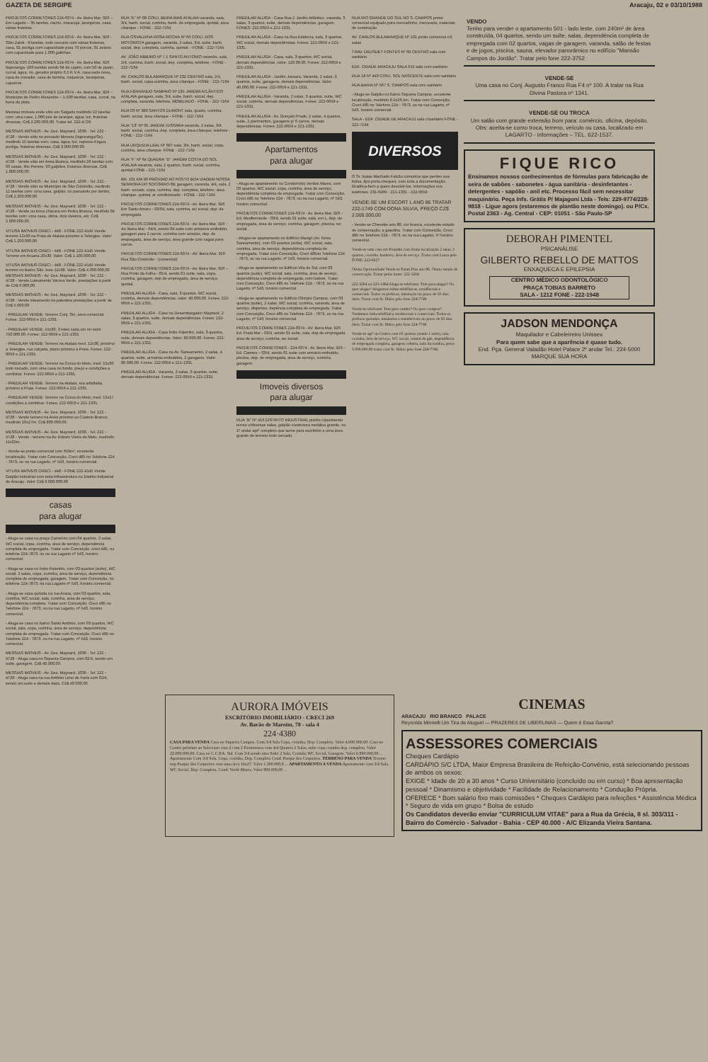GAZETA DE SERGIPE Aracaju, 02 e 03/10/1988
PROJETOS CORRETORES 224-6374 - Av. Beira Mar, 926 – Em Lagarto – 35 tarefas, riacho, maracujá, laranjeiras, casa, várias fruteiras.
PROJETOS CORRETORES 224-6374 - Av. Beira Mar, 926 -Sítio Zalok - 8 tarefas, todo cercado com várias fruteiras, casa, 01 pocilga com capacidade para 70 porcos, 01 aviário com capacidade para 1.000 galinhas.
PROJETOS CORRETORES 224-6374 - Av. Beira Mar, 926 Itaporanga -106 tarefas sendo 04 de capim, com 50 de pasto, curral, água, rio, gerador próprio 6,5 K.V.A. casa sede nova, casa de morador, casa de farinha, coqueiros, laranjeiras, cajueiros.
PROJETOS CORRETORES 224-6374 - Av. Beira Mar, 926 – Município de Pedro Alexandre – 1.500 tarefas, casa, curral, na beira da pista.
Messias imóveis ende sítio em Salgado medindo 22 tarefas com: uma casa, 1.000 pés de laranjas, água, luz, fruteiras diversas, Cz$ 2.200.000,00. Tratar tel. 222-4728.
MESSIAS IMÓVEIS - Av. Des. Maynard, 1036 - Tel: 222 - 4728 - Vende sítio no povoado Morena (Itaporanga/Se), medindo 15 tarefas com: casa, água, luz, represa d'água, pocilga, fruteiras diversas, Cz$ 3.000.000,00.
MESSIAS IMÓVEIS - Av. Des. Maynard, 1036 - Tel: 222 - 4728 - Vende sítio em Areia Branca, medindo 26 tarefas com: 03 casas, Rio Perene, 03 galpões, fruteiras diversas, Cz$ 1.800.000,00.
MESSIAS IMÓVEIS - Av. Des. Maynard, 1036 - Tel: 222 - 4728 - Vende sítio no Município de São Cristóvão, medindo 12 tarefas com: uma casa, galpão, rio passando por dentro, Cz$ 2.200.000,00.
MESSIAS IMÓVEIS - Av. Des. Maynard, 1036 - Tel: 222 - 4728 - Vende ou troca chácara em Pedra Branca, medindo 04 tarefas com: uma casa, olima, dois viveiros, etc. Cz$ 2.000.000,00.
VITUSA IMOVEIS CRECI - 448 - FONE 222-4145 Vende terreno 12x30 na Praia de Atalaia próximo a Telergipe. Valor: Cz$ 1.200.000,00
VITUSA IMOVEIS CRECI - 448 - FONE 222-4145 Vende Terreno em Aruana 20x30. Valor: Cz$ 1.100.000,00
VITUSA IMOVEIS CRECI - 448 - FONE 222-4145 Vende terreno no Bairro São José 12x38. Valor: Cz$ 4.000.000,00 MESSIAS IMÓVEIS - Av. Des. Maynard, 1036 - Tel: 222 - 4728 - Vende Loteamento Varzea Verde, prestações à partir de Cz$ 6.000,00.
MESSIAS IMÓVEIS - Av. Des. Maynard, 1036 - Tel: 222 - 4728 - Vende loteamento na palestina prestações a partir de Cz$ 5.000,00
- PREDILAR VENDE: Terreno Conj. Siri, area comercial. Fones: 222-0659 e 221-1331.
- PREDILAR VENDE: 15x30, 3 lotes cada um no valor 750.000,00. Fones: 222-0659 e 221-1331.
- PREDILAR VENDE: Terreno na Atalaia med. 12x30, próximo a Telergipe, rua calçada, plano próximo à Praia. Fones: 222-0659 e 221-1331.
- PREDILAR VENDE: Terreno na Coroa do Meio, med. 15x30 todo murado, com uma casa no fundo, preço e condições a combinar. Fones: 222-0659 e 221-1331.
- PREDILAR VENDE: Terreno na Atalaia, rua asfaltada, próximo à Praia. Fones: 222-0659 e 221-1331.
- PREDILAR VENDE: Terreno na Coroa do Meio, med. 15x27 condições à combinar. Fones: 222-0659 e 221-1331.
MESSIAS IMÓVEIS - Av. Des. Maynard, 1036 - Tel: 222 - 4728 - Vende terreno na Areis próximo ao Castelo Branco, medindo 10x27m. Cz$ 800.000,00.
MESSIAS IMÓVEIS - Av. Des. Maynard, 1036 - Tel: 222 - 4728 - Vende - terreno na Av. Edezio Vieira de Melo, medindo 11x32m.
- Vende-se ponto comercial com 659m², excelente localização. Tratar com Conceição, Creci 485 no Telefone 224 - 7873, ou na rua Lagarto, nº 543, horário comercial.
VITUSA IMOVEIS CRECI - 448 - FONE 222-4145 Vende Galpão industrial com toda infraestrutura no Distrito Industrial de Aracaju. Valor Cz$ 6.000.000,00
casas
para alugar
- Aluga-se casa na praça Camerino com 04 quartos, 2 salas, WC social, copa, cozinha, área de serviço, dependência completa de empregada. Tratar com Conceição, creci 485, no telefone 224-7873, ou na rua Lagarto nº 543, horário comercial.
- Aluga-se casa no Índio Palentim, com 03 quartos (suíte), WC social, 2 salas, copa, cozinha, área de serviço, dependência completa de empregada, garagem. Tratar com Conceição, no telefone 224-7873, na rua Lagarto nº 543, horário comercial.
- Aluga-se casa quitada na rua Arauá, com 03 quartos, sala, cozinha, WC social, sala, cozinha, área de serviço, dependência completa. Tratar com Conceição, Creci 485 no Telefone 224 - 7873, ou na rua Lagarto, nº 543, horário comercial.
- Aluga-se casa no bairro Santo Antônio, com 03 quartos, WC social, sala, copa, cozinha, área de serviço, dependência completa de empregada. Tratar com Conceição, Creci 485 no Telefone 224 - 7873, ou na rua Lagarto, nº 543, horário comercial.
MESSIAS IMÓVEIS - Av. Des. Maynard, 1036 - Tel: 222 - 4728 - Aluga casa no Siqueira Campos, com 02/4, sendo um suíte, garagem, Cz$ 40.000,00.
MESSIAS IMÓVEIS - Av. Des. Maynard, 1036 - Tel: 222 - 4728 - Aluga casa na rua Antônio Limo de Faria com 02/4, sendo um suíte e demais deps. Cz$ 40.000,00.
RUA "E" Nº 08 CONJ. BEIRA MAR ATALAIA varanda, sala, 3/4, banh. social, cozinha, banh. de empregada, quintal, área c/tanque - FONE - 222-7164
RUA OSVALDINA ROSA ROCHA Nº 66 CONJ. DOS MOTORISTA garagem, varanda, 2 salas, 3/4, suíte, banh. social, dep. completa, cozinha, quintal. - FONE - 222-7164
AV. JOÃO RIBEIRO Nº 7.1 SANTO ANTONIO varanda, sala, 2/4, cozinha, banh. social, dep. completa, telefone - FONE - 222-7164
AV. CARLOS BULAMARQUE Nº 232 CENTRO sala, 2/4, banh. social, copa-cozinha, área c/tanque - FONE - 222-7164
RUA FERNANDO SAMPAIO Nº 135 JARDIM ATLÂNTICO ATALAIA garagem, sala, 3/4, suíte, banh. social, dep. completa, varanda, telefone, MOBILIADO - FONE - 222-7164
RUA 03 Nº 389 SANTOS DUMONT sala, quarto, cozinha, banh. social, área c/tanque - FONE - 222-7164
RUA "13" Nº 05 JARDIM JUSSARA varanda, 2 salas, 3/4, banh. social, cozinha, dep. completa, área c/tanque, telefone - FONE - 222-7164
RUA URQUIZIA LEAL Nº 607 sala, 3/4, banh. social, copa, cozinha, área c/tanque. FONE - 222-7164
RUA "F" Nº 64 QUADRA "D" JARDIM COSTA DO SOL ATALAIA varanda, sala, 2 quartos, banh. social, cozinha, quintal FONE - 222-7164
BR. 101 KM 90 PRÓXIMO AO POSTO BOA VIAGEM NOSSA SENHORA DO SOCORRO-SE garagem, varanda, 4/4, sala, 2 banh. sociais, copa, cozinha, dep. completa, telefone, área c/tanque, quintal, ar condicionado - FONE - 222-7164
PROJETOS CORRETORES 224-6374 - Av. Beira Mar, 926 Em Santo Amaro - 03/04, sala, cozinha, wc social, dep. de empregada.
PROJETOS CORRETORES 224-6374 - Av. Beira Mar, 926 -Av. Beira Mar - 04/4, sendo 04 suíte com armários embutido, garagem para 2 carros, cozinha com armário, dep. de empregada, área de serviço, área grande com vagas para carros.
PROJETOS CORRETORES 224-6374 - AV. Beira Mar, 926 Rua São Cristóvão - (comercial)
PROJETOS CORRETORES 224-6374 - Av. Beira Mar, 926 – Rua Porto da Folha - 05/4, sendo 01 suíte, sala, copa, cozinha, garagem, dep de empregada, área de serviço, quintal.
PREDILAR ALUGA - Casa, sala, 3 quartos, WC social, cozinha, demais dependências, valor: 40.000,00. Fones: 222-0659 e 221-1331.
PREDILAR ALUGA - Casa na Desembargador Maynard, 2 salas, 3 quartos, suíte, demais dependências. Fones: 222-0659 e 221-1331.
PREDILAR ALUGA - Casa Índio Palentim, sala, 3 quartos, suíte, demais dependências. Valor: 80.000,00. Fones: 222-0659 e 221-1331.
PREDILAR ALUGA - Casa na Av. Saneamento, 2 salas, 4 quartos, suíte, armários embutidos, 2 garagens. Valor: 80.000,00. Fones: 222-0659 e 221-1331.
PREDILAR ALUGA - Varanda, 2 salas, 3 quartos, suíte, demais dependências. Fones: 222-0659 e 221-1331.
PREDILAR ALUGA - Casa Rua Z Jardim Atlântico, varanda, 3 salas, 3 quartos, suíte, demais dependências, garagem. FONES: 222-0659 e 221-1331.
PREDILAR ALUGA - Casa na Rua Estância, sala, 3 quartos, WC social, demais dependências. Fones: 222-0659 e 221-1331.
PREDILAR ALUGA - Casa, sala, 3 quartos, WC social, demais dependências, valor: 120.00,00. Fones: 222-0659 e 221-1331.
PREDILAR ALUGA - Jardim Jussara, Varanda, 2 salas, 3 quartos, suíte, garagens, demais dependências. Valor: 40.000,00. Fones: 222-0659 e 221-1331.
PREDILAR ALUGA - Varanda, 2 salas, 3 quartos, suíte, WC social, cozinha, demais dependências. Fones: 222-0659 e 221-1331.
PREDILAR ALUGA - Av. Gonçalo Prado, 2 salas, 4 quartos, suíte, 2 pavimentos, garagens p/ 6 carros, demais dependências. Fones: 222-0659 e 221-1331.
Apartamentos
para alugar
- Aluga-se apartamento no Condomínio Verdes Mares, com 03 quartos, WC social, copa, cozinha, área de serviço, dependência completa de empregada. Tratar com Conceição, Creci 485 no Telefone 224 - 7873, ou na rua Lagarto, nº 543, horário comercial.
PROJETOS CORRETORES 224-6374 - Av. Beira Mar, 926 -Ed. Mediterrande - 03/4, sendo 01 suíte, sala, em L, dep. de empregada, área de serviço, cozinha, garagem, piscina, wc social.
- Alugas-se apartamento no Edifício Marajó (Av. Nova Saneamento), com 03 quartos (suíte), WC social, sala, cozinha, área de serviço, dependência completa de empregada. Tratar com Conceição, Creci 485no Telefone 224 - 7873, ou na rua Lagarto, nº 543, horário comercial.
- Aluga-se apartamento no Edifício Vila do Sol, com 03 quartos (suíte), WC social, sala, cozinha, área de serviço, dependência completa de empregada, com lustres. Tratar com Conceição, Creci 485 no Telefone 224 - 7873, ou na rua Lagarto, nº 543, horário comercial.
- Aluga-se apartamento no Edifício Olímpio Campos, com 03 quartos (suíte), 2 salas, WC social, cozinha, varanda, área de serviço, dispensa, depência completa de empregada. Tratar com Conceição, Creci 485 no Telefone 224 - 7873, ou na rua Lagarto, nº 543, horário comercial.
PROJETOS CORRETORES 224-6374 - AV. Beira Mar, 926 Ed. Praia Mar - 03/4, sendo 01 suíte, sala, dep de empregada, área de serviço, cozinha, wc social.
PROJETOS CORRETORES - 224-6374 - Av. Beira Mar, 926 – Ed. Cannes – 03/4, sendo 01 suíte com armário embutido, piscina, dep. de empregada, área de serviço, cozinha, garagem.
Imoveis diversos
para alugar
RUA "B" Nº 416 DISTRITO INDUSTRIAL prédio c/pavimento terreo c/diversas salas, galpão c/estrutura metálica grande, no 1º andar apt° completo que serve para escritório e uma área grande de terreno todo cercado.
RUA RIO GRANDE DO SUL NO S. CAMPOS ponto comercial equipado para mercadinho, mercearia, materiais de construção
AV. CARLOS BULAMARQUE Nº 101 ponto comercial c/2 salas
TRAV. DEUSDET FONTES Nº 69 CENTRO sala com sanitário
EDF. CIDADE ARACAJU SALA 615 sala com sanitário
RUA 18 Nº 440 CONJ. SOL NASCENTE sala com sanitário
RUA BAHIA Nº 567 S. CAMPOS sala com sanitário
- Aluga-se Galpão no bairro Siqueira Campos, excelente localização, medindo 8,5x26,5m. Tratar com Conceição, Creci 485 no Telefone 224 - 7873, ou na rua Lagarto, nº 543, horário comercial.
SALA - EDF. CIDADE DE ARACAJU sala c/sanitário FONE - 222-7164
DIVERSOS
O Sr. Isaias Machado Falcão comunica que perdeu sua bolsa, tipo porta cheques, com toda a documentação. Gratifica-bem a quem devolvê-los. Informações nos telefones: 231-6469 - 221-1331 - 222-0659.
VENDE-SE UM ESCORT L ANO 86 TRATAR 222-1749 COM DONA SILVIA, PREÇO CZ$ 2.000.000,00
- Vende-se Chevette ano 80, cor branca, excelente estado de conservação, a gasolina. Tratar com Conceição, Creci 485 no Telefone 224 - 7873, ou na rua Lagarto, nº horário comercial.
Vende-se uma casa em Pirambú com ótima localização 2 salas, 3 quartos, cozinha, banheiro, área de serviço. Tratar com Laura pelo FONE: 222-0227
Ótima Oportunidade Vende-se Parati Plus ano 86. Ótimo estado de conservação. Tratar pelos fones: 222-3264
222-3264 ou 223-1464 Aluga-se telefones: Tem para alugar? Ou quer alugar? Alugamos linhas telefônicas, residênciais e comerciais. Todos os prefixos, instalação no prazo de 03 dias úteis. Tratar com Sr. Mário pelo fone 224-7746
Vende-se telefones: Tem para vender? Ou quer comprar? Vendemos linha telefônica residenciais e comerciais. Todos os prefixos quitados, instalados e transferíveis no prazo de 03 dias úteis. Tratar com Sr. Mário pelo fone 224-7746
Vende-se apt° no Centro com 03 quartos (sendo 1 suíte), sala, cozinha, área de serviço, WC social, central de gás, dependência de empregada completa, garagem coberta, lado da sombra, preço 5.000.000,00 tratar com Sr. Mário pelo fone 224-7746.
VENDO
Tenho para vender o apartamento 501 - lado leste, com 240m² de área construída, 04 quartos, sendo um suíte, salas, dependência completa de empregada com 02 quartos, vagas de garagem, varanda, salão de festas e de jogos, piscina, sauna, elevador panorâmico no edifício "Mansão Campos do Jordão". Tratar pelo fone 222-3752
VENDE-SE
Uma casa no Conj. Augusto Franco Rua F4 nº 100. A tratar na Rua Divina Pastora nº 1341.
VENDE-SE OU TROCA
Um salão com grande extensão bom para: comércio, oficina, depósito. Obs: aceita-se como troca, terreno, veículo ou casa, localizado em LAGARTO - informações – TEL. 622-1537.
FIQUE RICO
Ensinamos nossos conhecimentos de fórmulas para fabricação de seira de sabões - sabonetes - água sanitária - desinfetantes - detergentes - sapólio - anil etc. Processo fácil sem necessitar maquinário. Peça Infs. Grátis P/ Majagoni Ltda - Tels: 229-9774/228-9818 - Ligue agora (estaremos de plantão neste domingo). ou P/Cx. Postal 2363 - Ag. Central - CEP: 01051 - São Paulo-SP
DEBORAH PIMENTEL
PSICANÁLISE
GILBERTO REBELLO DE MATTOS
ENXAQUECA E EPILEPSIA
CENTRO MÉDICO ODONTOLÓGICO
PRAÇA TOBIAS BARRETO
SALA - 1212 FONE - 222-1948
JADSON MENDONÇA
Maquilador e Cabeleireiro Unissex
Para quem sabe que a aparência é quase tudo.
End. Pça. General Valadão Hotel Palace 2º andar Tel.: 224-5000
MARQUE SUA HORA
AURORA IMÓVEIS
ESCRITÓRIO IMOBILIÁRIO - CRECI 269
Av. Barão de Maroim, 78 - sala 4
224·4380
CASA PARA VENDA Casa no Siqueira Campos. Com 3/4 Sala Copa, cozinha, Dep. Completa. Valor 4.000.000,00. Casa no Centro próximo ao Seleciano com 2 com 2 Pavimentos com 4/4 Quartos 2 Salas, suíte copa cozinha dep. completa. Valor 22.000.000,00. Casa no C.C.P.A. Sul. Com 3/4 sendo uma Suíte 2 Sala, Cozinha WC Social, Garagem. Valor 6.800.000,00 ... Apartamento Com 3/4 Sala, Copa, cozinha, Dep. Completa Cond. Parque dos Coqueiros. TERRENO PARA VENDA Terreno nop Parque dos Coqueiros com uma área 16x27. Valor 1.300.000,0 ... APARTAMENTO A VENDA Apartamento com 3/4 Sala, WC Social, Dep. Completa, Cond. Verde Mares. Valor 800.000,00 ...
CINEMAS
ARACAJU RIO BRANCO PALACE
Reynolds Minnelli Um Tira de Aluguel — PRAZERES DE LIBERLINAS — Quem é Essa Garota?
ASSESSORES COMERCIAIS
Cheques Cardápio
CARDÁPIO S/C LTDA, Maior Empresa Brasileira de Refeição-Convênio, está selecionando pessoas de ambos os sexos:
EXIGE * Idade de 20 a 30 anos * Curso Universitário (concluído ou em curso) * Boa apresentação pessoal * Dinamismo e objetividade * Facilidade de Relacionamento * Condução Própria.
OFERECE * Bom salário fixo mais comissões * Cheques Cardápio para refeições * Assistência Médica * Seguro de vida em grupo * Bolsa de estudo
Os Candidatos deverão enviar "CURRICULUM VITAE" para a Rua da Grécia, 8 sl. 303/311 - Bairro do Comércio - Salvador - Bahia - CEP 40.000 - A/C Elizanda Vieira Santana.